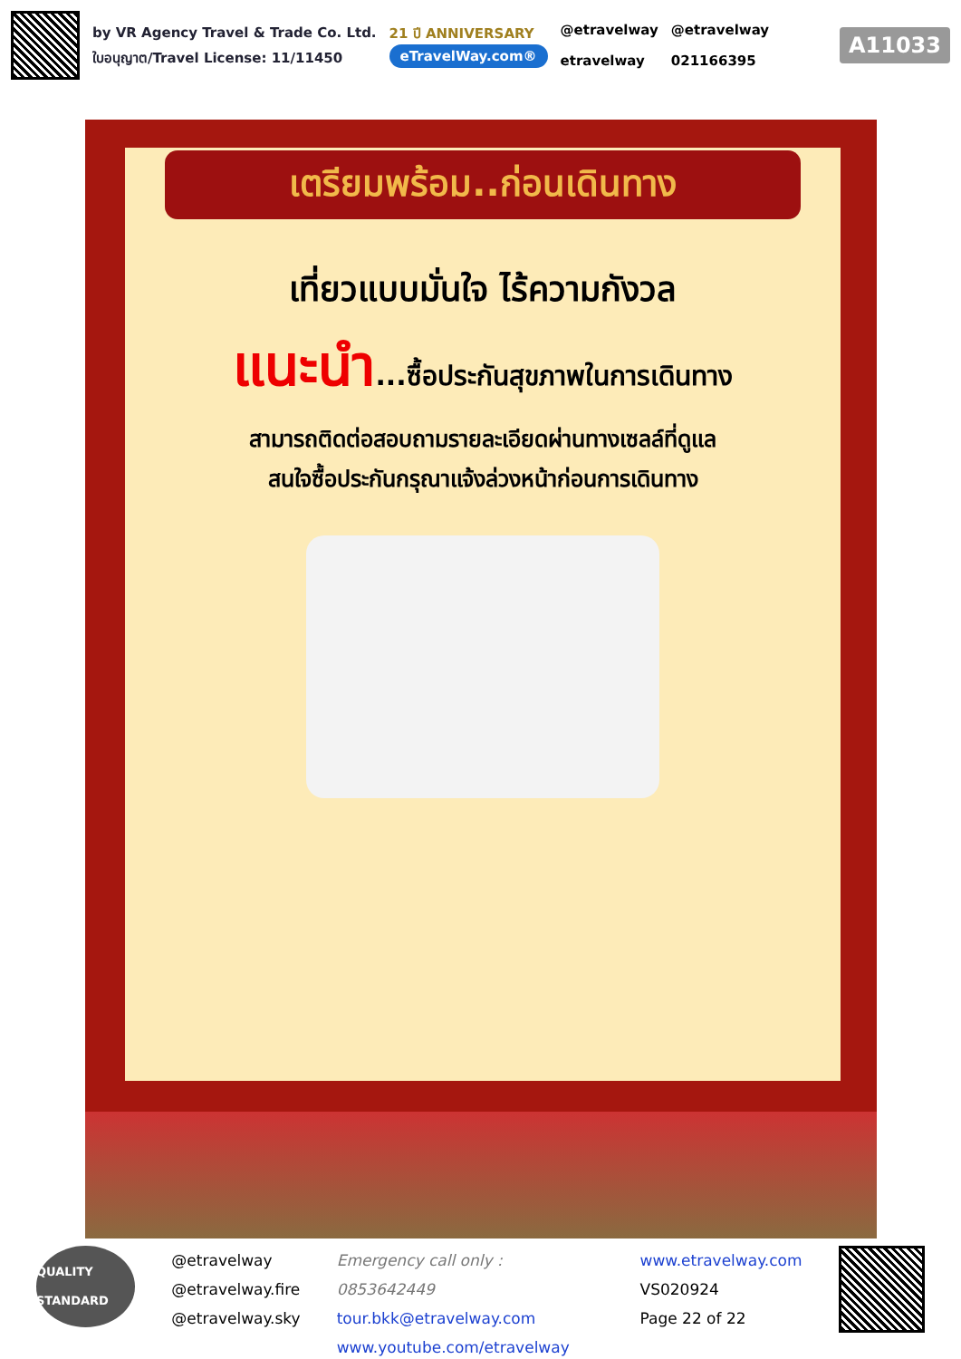by VR Agency Travel & Trade Co. Ltd.
ใบอนุญาต/Travel License: 11/11450
21 ปี ANNIVERSARY
eTravelWay.com®
@etravelway
etravelway
@etravelway
021166395
A11033
เตรียมพร้อม..ก่อนเดินทาง
เที่ยวแบบมั่นใจ ไร้ความกังวล
แนะนำ...ซื้อประกันสุขภาพในการเดินทาง
สามารถติดต่อสอบถามรายละเอียดผ่านทางเซลล์ที่ดูแล
สนใจซื้อประกันกรุณาแจ้งล่วงหน้าก่อนการเดินทาง
QUALITY STANDARD
@etravelway
@etravelway.fire
@etravelway.sky
Emergency call only : 0853642449
tour.bkk@etravelway.com
www.youtube.com/etravelway
www.etravelway.com
VS020924
Page 22 of 22